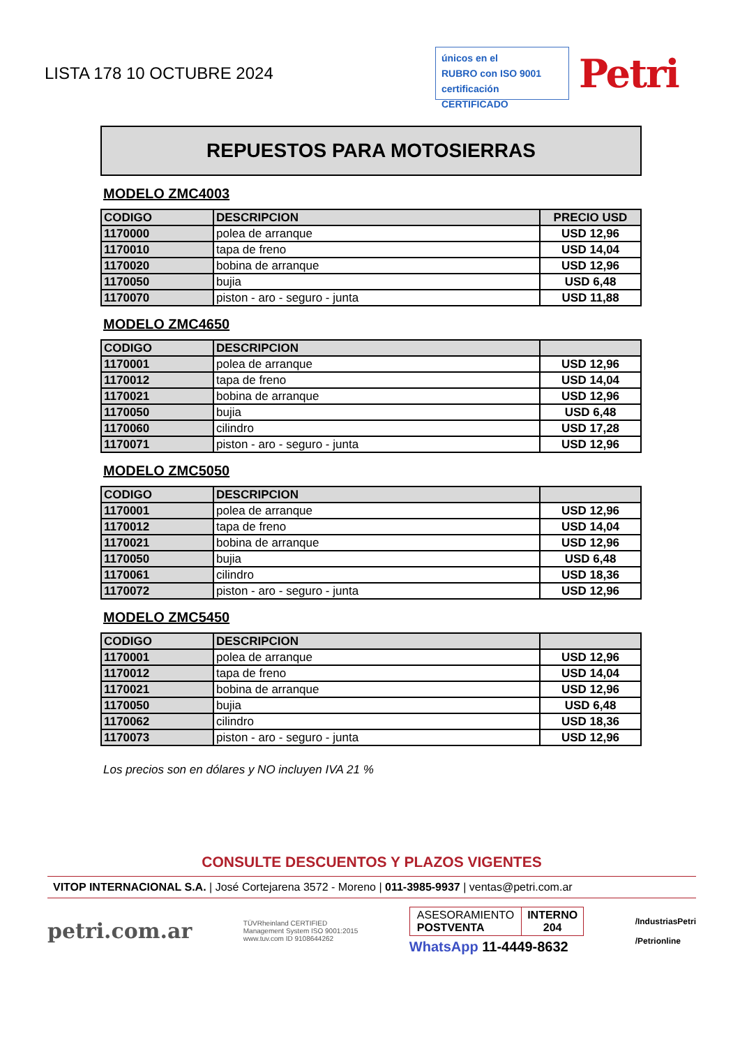LISTA 178 10 OCTUBRE 2024
únicos en el
RUBRO con ISO 9001
certificación CERTIFICADO
Petri
REPUESTOS PARA MOTOSIERRAS
MODELO ZMC4003
| CODIGO | DESCRIPCION | PRECIO USD |
| --- | --- | --- |
| 1170000 | polea de arranque | USD 12,96 |
| 1170010 | tapa de freno | USD 14,04 |
| 1170020 | bobina de arranque | USD 12,96 |
| 1170050 | bujia | USD 6,48 |
| 1170070 | piston - aro - seguro - junta | USD 11,88 |
MODELO ZMC4650
| CODIGO | DESCRIPCION | |
| --- | --- | --- |
| 1170001 | polea de arranque | USD 12,96 |
| 1170012 | tapa de freno | USD 14,04 |
| 1170021 | bobina de arranque | USD 12,96 |
| 1170050 | bujia | USD 6,48 |
| 1170060 | cilindro | USD 17,28 |
| 1170071 | piston - aro - seguro - junta | USD 12,96 |
MODELO ZMC5050
| CODIGO | DESCRIPCION | |
| --- | --- | --- |
| 1170001 | polea de arranque | USD 12,96 |
| 1170012 | tapa de freno | USD 14,04 |
| 1170021 | bobina de arranque | USD 12,96 |
| 1170050 | bujia | USD 6,48 |
| 1170061 | cilindro | USD 18,36 |
| 1170072 | piston - aro - seguro - junta | USD 12,96 |
MODELO ZMC5450
| CODIGO | DESCRIPCION | |
| --- | --- | --- |
| 1170001 | polea de arranque | USD 12,96 |
| 1170012 | tapa de freno | USD 14,04 |
| 1170021 | bobina de arranque | USD 12,96 |
| 1170050 | bujia | USD 6,48 |
| 1170062 | cilindro | USD 18,36 |
| 1170073 | piston - aro - seguro - junta | USD 12,96 |
Los precios son en dólares y NO incluyen IVA 21 %
CONSULTE DESCUENTOS Y PLAZOS VIGENTES
VITOP INTERNACIONAL S.A. | José Cortejarena 3572 - Moreno | 011-3985-9937 | ventas@petri.com.ar
petri.com.ar
TÜVRheinland CERTIFIED
Management System ISO 9001:2015
www.tuv.com ID 9108644262
ASESORAMIENTO
POSTVENTA
INTERNO
204
WhatsApp 11-4449-8632
/IndustriasPetri
/Petrionline